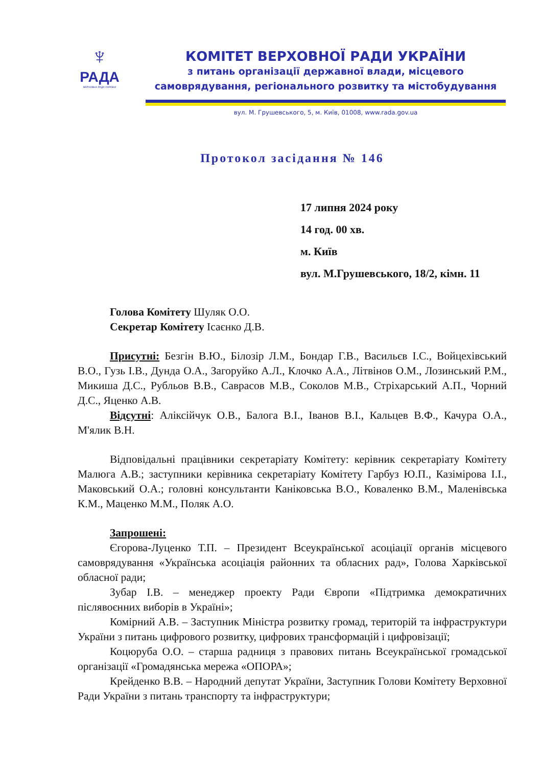♆
РАДА
ВЕРХОВНА РАДА УКРАЇНИ
КОМІТЕТ ВЕРХОВНОЇ РАДИ УКРАЇНИ
з питань організації державної влади, місцевого самоврядування, регіонального розвитку та містобудування
вул. М. Грушевського, 5, м. Київ, 01008, www.rada.gov.ua
Протокол засідання № 146
17 липня 2024 року
14 год. 00 хв.
м. Київ
вул. М.Грушевського, 18/2, кімн. 11
Голова Комітету Шуляк О.О.
Секретар Комітету Ісаєнко Д.В.
Присутні: Безгін В.Ю., Білозір Л.М., Бондар Г.В., Васильєв І.С., Войцехівський В.О., Гузь І.В., Дунда О.А., Загоруйко А.Л., Клочко А.А., Літвінов О.М., Лозинський Р.М., Микиша Д.С., Рубльов В.В., Саврасов М.В., Соколов М.В., Стріхарський А.П., Чорний Д.С., Яценко А.В.
Відсутні: Аліксійчук О.В., Балога В.І., Іванов В.І., Кальцев В.Ф., Качура О.А., М'ялик В.Н.
Відповідальні працівники секретаріату Комітету: керівник секретаріату Комітету Малюга А.В.; заступники керівника секретаріату Комітету Гарбуз Ю.П., Казімірова І.І., Маковський О.А.; головні консультанти Каніковська В.О., Коваленко В.М., Маленівська К.М., Маценко М.М., Поляк А.О.
Запрошені:
Єгорова-Луценко Т.П. – Президент Всеукраїнської асоціації органів місцевого самоврядування «Українська асоціація районних та обласних рад», Голова Харківської обласної ради;
Зубар І.В. – менеджер проекту Ради Європи «Підтримка демократичних післявоєнних виборів в Україні»;
Комірний А.В. – Заступник Міністра розвитку громад, територій та інфраструктури України з питань цифрового розвитку, цифрових трансформацій і цифровізації;
Коцюруба О.О. – старша радниця з правових питань Всеукраїнської громадської організації «Громадянська мережа «ОПОРА»;
Крейденко В.В. – Народний депутат України, Заступник Голови Комітету Верховної Ради України з питань транспорту та інфраструктури;